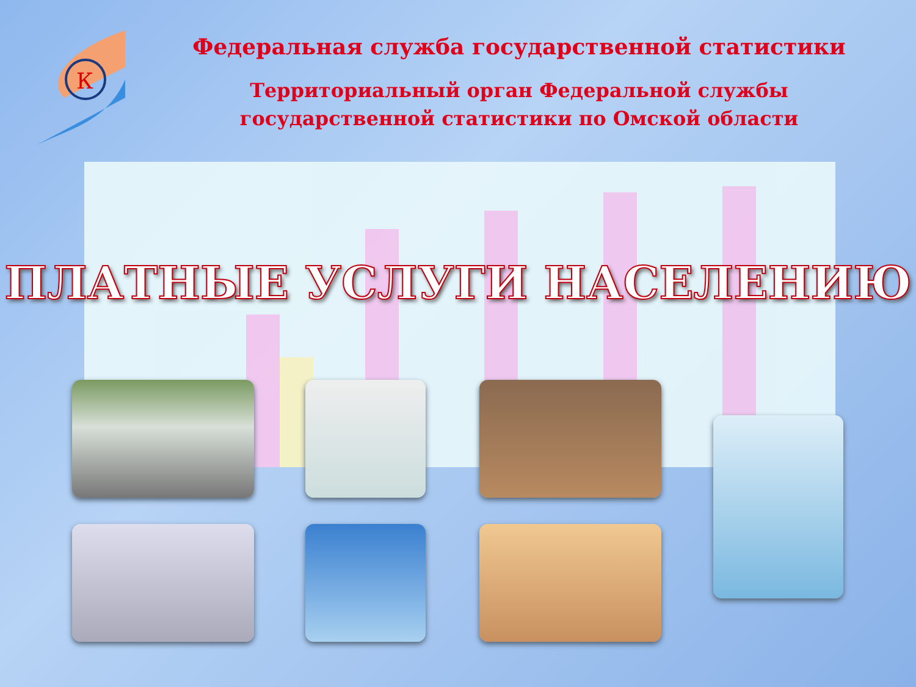К
Федеральная служба государственной статистики
Территориальный орган Федеральной службы
государственной статистики по Омской области
ПЛАТНЫЕ УСЛУГИ НАСЕЛЕНИЮ